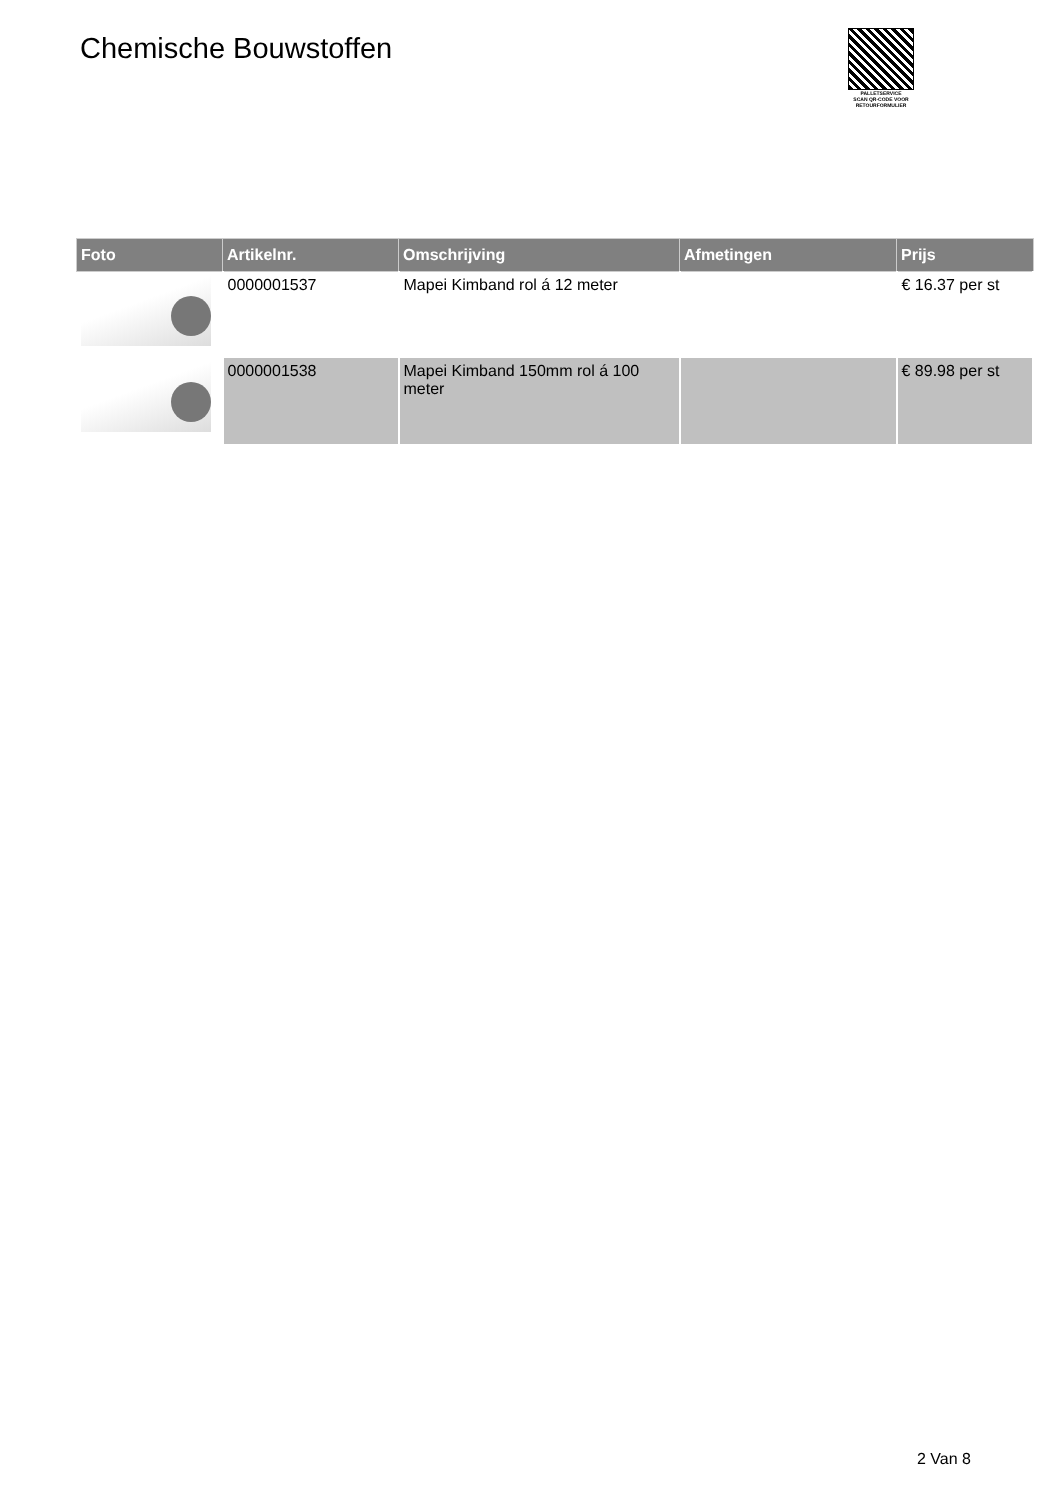Chemische Bouwstoffen
PALLETSERVICE
SCAN QR-CODE VOOR
RETOURFORMULIER
| Foto | Artikelnr. | Omschrijving | Afmetingen | Prijs |
| --- | --- | --- | --- | --- |
| | 0000001537 | Mapei Kimband rol á 12 meter | | € 16.37 per st |
| | 0000001538 | Mapei Kimband 150mm rol á 100 meter | | € 89.98 per st |
2 Van 8